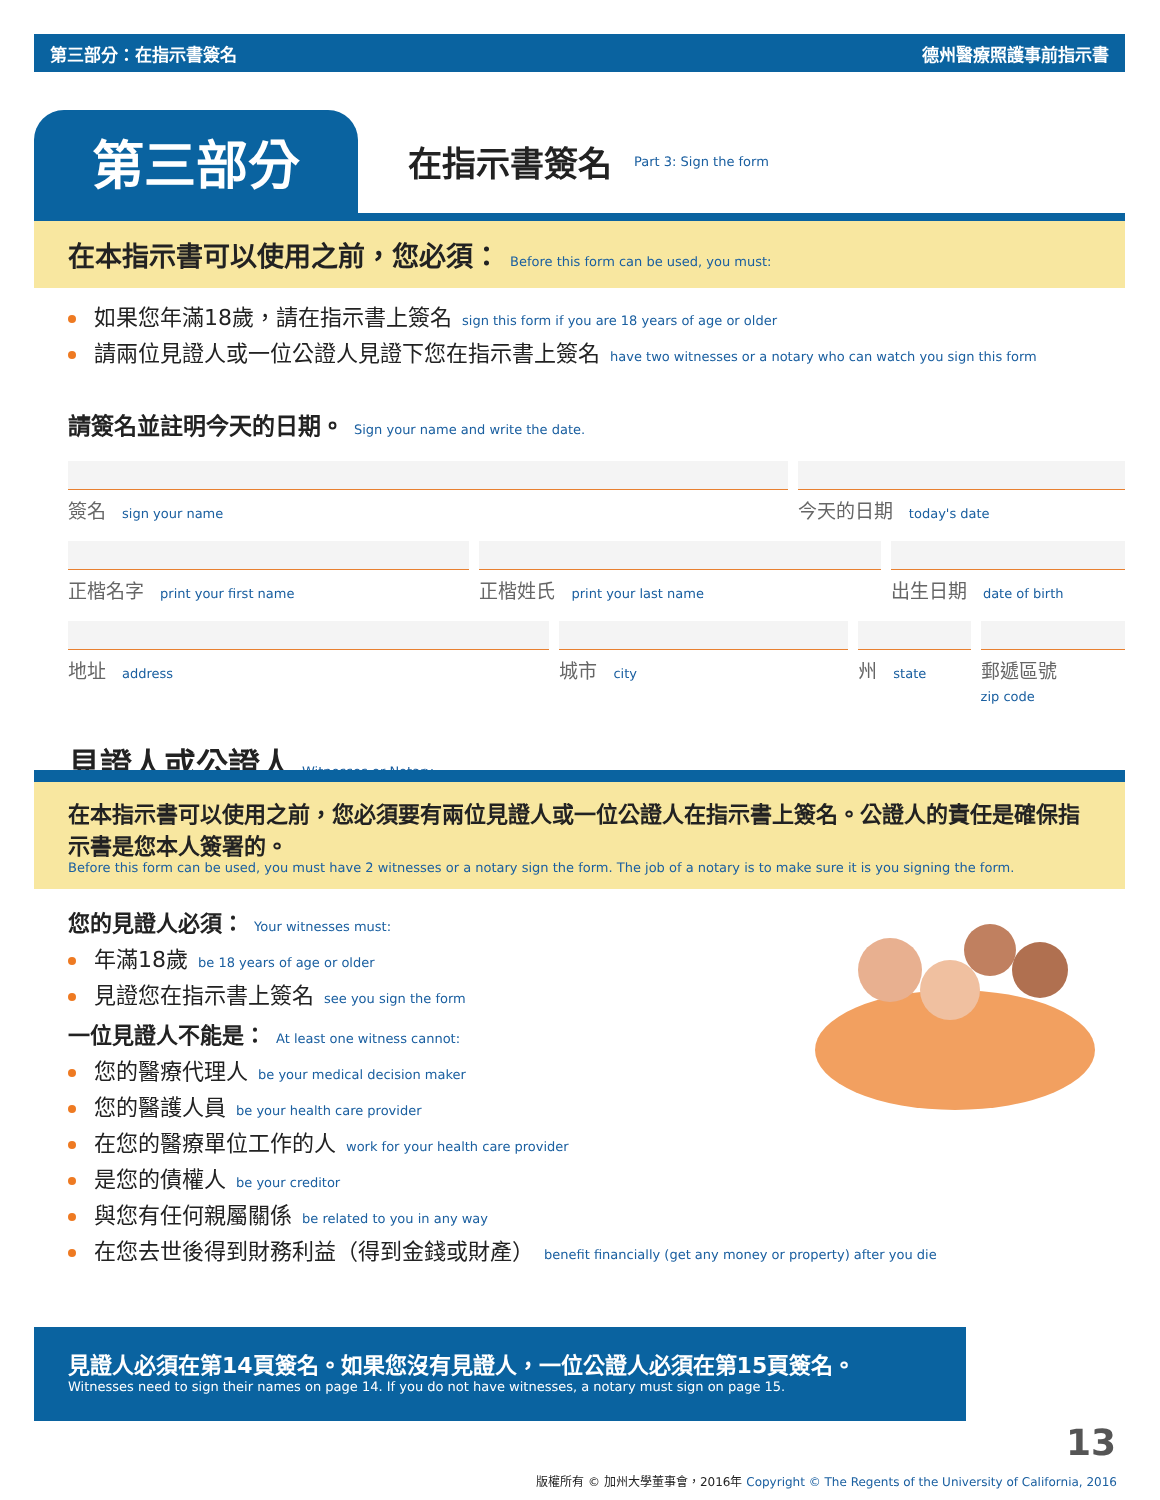第三部分：在指示書簽名 德州醫療照護事前指示書
第三部分
在指示書簽名 Part 3: Sign the form
在本指示書可以使用之前，您必須： Before this form can be used, you must:
如果您年滿18歲，請在指示書上簽名 sign this form if you are 18 years of age or older
請兩位見證人或一位公證人見證下您在指示書上簽名 have two witnesses or a notary who can watch you sign this form
請簽名並註明今天的日期。 Sign your name and write the date.
簽名 sign your name
今天的日期 today's date
正楷名字 print your first name
正楷姓氏 print your last name
出生日期 date of birth
地址 address
城市 city
州 state
郵遞區號
zip code
見證人或公證人 Witnesses or Notary
在本指示書可以使用之前，您必須要有兩位見證人或一位公證人在指示書上簽名。公證人的責任是確保指示書是您本人簽署的。
Before this form can be used, you must have 2 witnesses or a notary sign the form. The job of a notary is to make sure it is you signing the form.
您的見證人必須： Your witnesses must:
年滿18歲 be 18 years of age or older
見證您在指示書上簽名 see you sign the form
一位見證人不能是： At least one witness cannot:
您的醫療代理人 be your medical decision maker
您的醫護人員 be your health care provider
在您的醫療單位工作的人 work for your health care provider
是您的債權人 be your creditor
與您有任何親屬關係 be related to you in any way
在您去世後得到財務利益（得到金錢或財產） benefit financially (get any money or property) after you die
見證人必須在第14頁簽名。如果您沒有見證人，一位公證人必須在第15頁簽名。
Witnesses need to sign their names on page 14. If you do not have witnesses, a notary must sign on page 15.
13
版權所有 © 加州大學董事會，2016年 Copyright © The Regents of the University of California, 2016